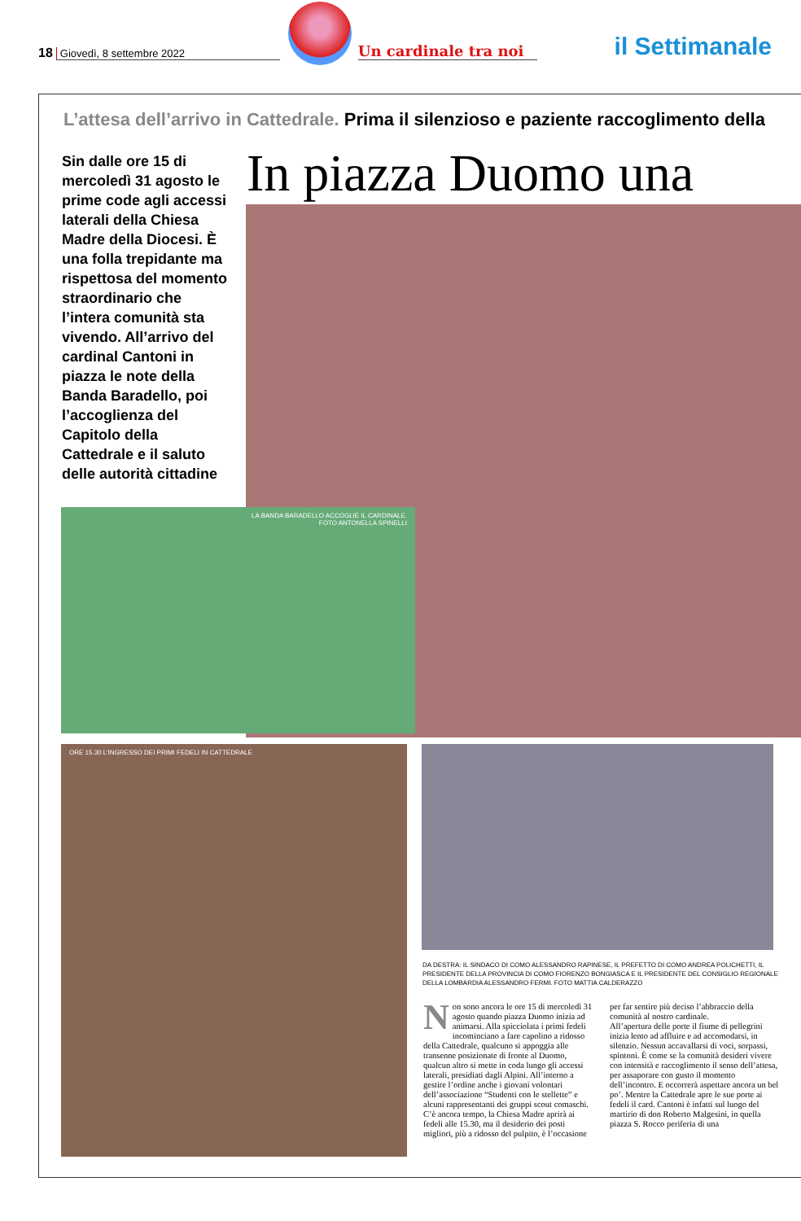18 Giovedì, 8 settembre 2022
Un cardinale tra noi il Settimanale
L’attesa dell’arrivo in Cattedrale. Prima il silenzioso e paziente raccoglimento della
Sin dalle ore 15 di mercoledì 31 agosto le prime code agli accessi laterali della Chiesa Madre della Diocesi. È una folla trepidante ma rispettosa del momento straordinario che l’intera comunità sta vivendo. All’arrivo del cardinal Cantoni in piazza le note della Banda Baradello, poi l’accoglienza del Capitolo della Cattedrale e il saluto delle autorità cittadine
In piazza Duomo una
LA BANDA BARADELLO ACCOGLIE IL CARDINALE.
FOTO ANTONELLA SPINELLI
ORE 15.30 L’INGRESSO DEI PRIMI FEDELI IN CATTEDRALE
DA DESTRA: IL SINDACO DI COMO ALESSANDRO RAPINESE, IL PREFETTO DI COMO ANDREA POLICHETTI, IL PRESIDENTE DELLA PROVINCIA DI COMO FIORENZO BONGIASCA E IL PRESIDENTE DEL CONSIGLIO REGIONALE DELLA LOMBARDIA ALESSANDRO FERMI. FOTO MATTIA CALDERAZZO
Non sono ancora le ore 15 di mercoledì 31 agosto quando piazza Duomo inizia ad animarsi. Alla spicciolata i primi fedeli incominciano a fare capolino a ridosso della Cattedrale, qualcuno si appoggia alle transenne posizionate di fronte al Duomo, qualcun altro si mette in coda lungo gli accessi laterali, presidiati dagli Alpini. All’interno a gestire l’ordine anche i giovani volontari dell’associazione “Studenti con le stellette” e alcuni rappresentanti dei gruppi scout comaschi. C’è ancora tempo, la Chiesa Madre aprirà ai fedeli alle 15.30, ma il desiderio dei posti migliori, più a ridosso del pulpito, è l’occasione per far sentire più deciso l’abbraccio della comunità al nostro cardinale.
All’apertura delle porte il fiume di pellegrini inizia lento ad affluire e ad accomodarsi, in silenzio. Nessun accavallarsi di voci, sorpassi, spintoni. È come se la comunità desideri vivere con intensità e raccoglimento il senso dell’attesa, per assaporare con gusto il momento dell’incontro. E occorrerà aspettare ancora un bel po’. Mentre la Cattedrale apre le sue porte ai fedeli il card. Cantoni è infatti sul luogo del martirio di don Roberto Malgesini, in quella piazza S. Rocco periferia di una